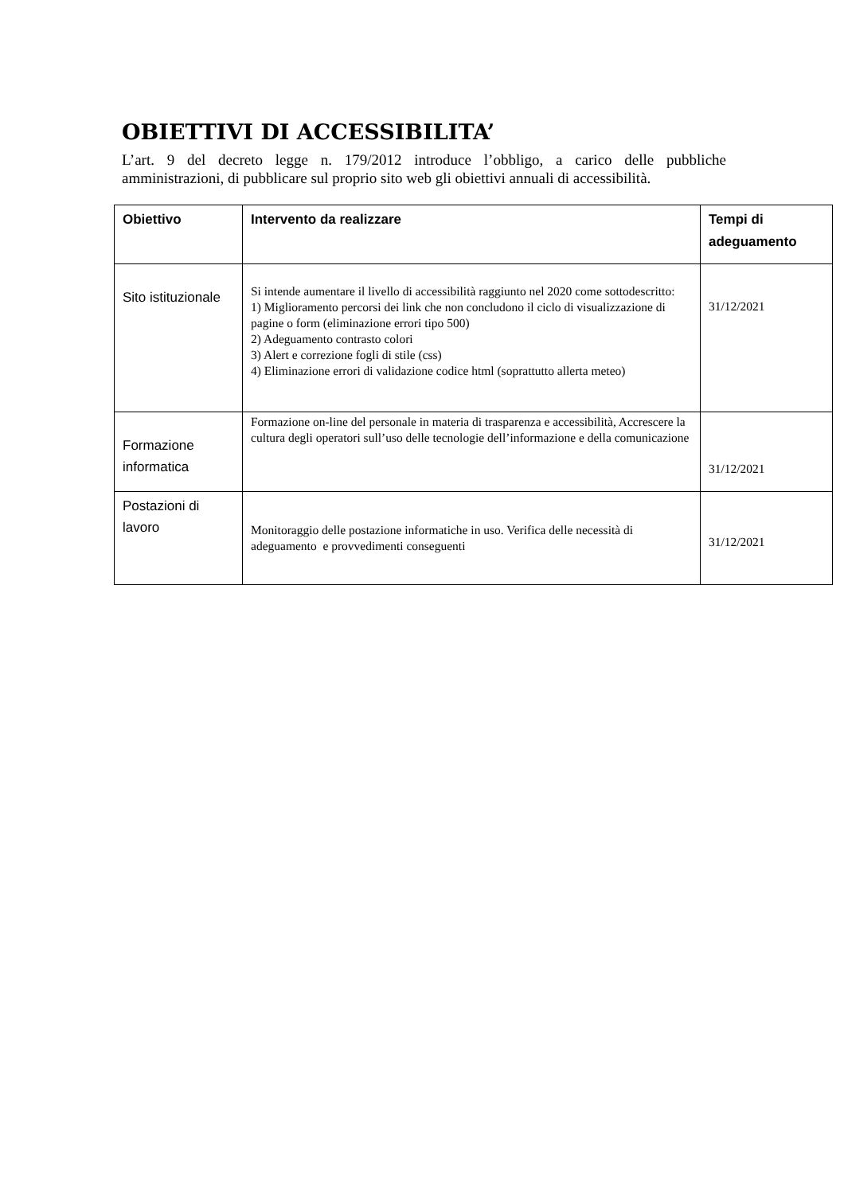OBIETTIVI DI ACCESSIBILITA’
L’art. 9 del decreto legge n. 179/2012 introduce l’obbligo, a carico delle pubbliche amministrazioni, di pubblicare sul proprio sito web gli obiettivi annuali di accessibilità.
| Obiettivo | Intervento da realizzare | Tempi di adeguamento |
| --- | --- | --- |
| Sito istituzionale | Si intende aumentare il livello di accessibilità raggiunto nel 2020 come sottodescritto: 1) Miglioramento percorsi dei link che non concludono il ciclo di visualizzazione di pagine o form (eliminazione errori tipo 500) 2) Adeguamento contrasto colori 3) Alert e correzione fogli di stile (css) 4) Eliminazione errori di validazione codice html (soprattutto allerta meteo) | 31/12/2021 |
| Formazione informatica | Formazione on-line del personale in materia di trasparenza e accessibilità, Accrescere la cultura degli operatori sull’uso delle tecnologie dell’informazione e della comunicazione | 31/12/2021 |
| Postazioni di lavoro | Monitoraggio delle postazione informatiche in uso. Verifica delle necessità di adeguamento e provvedimenti conseguenti | 31/12/2021 |